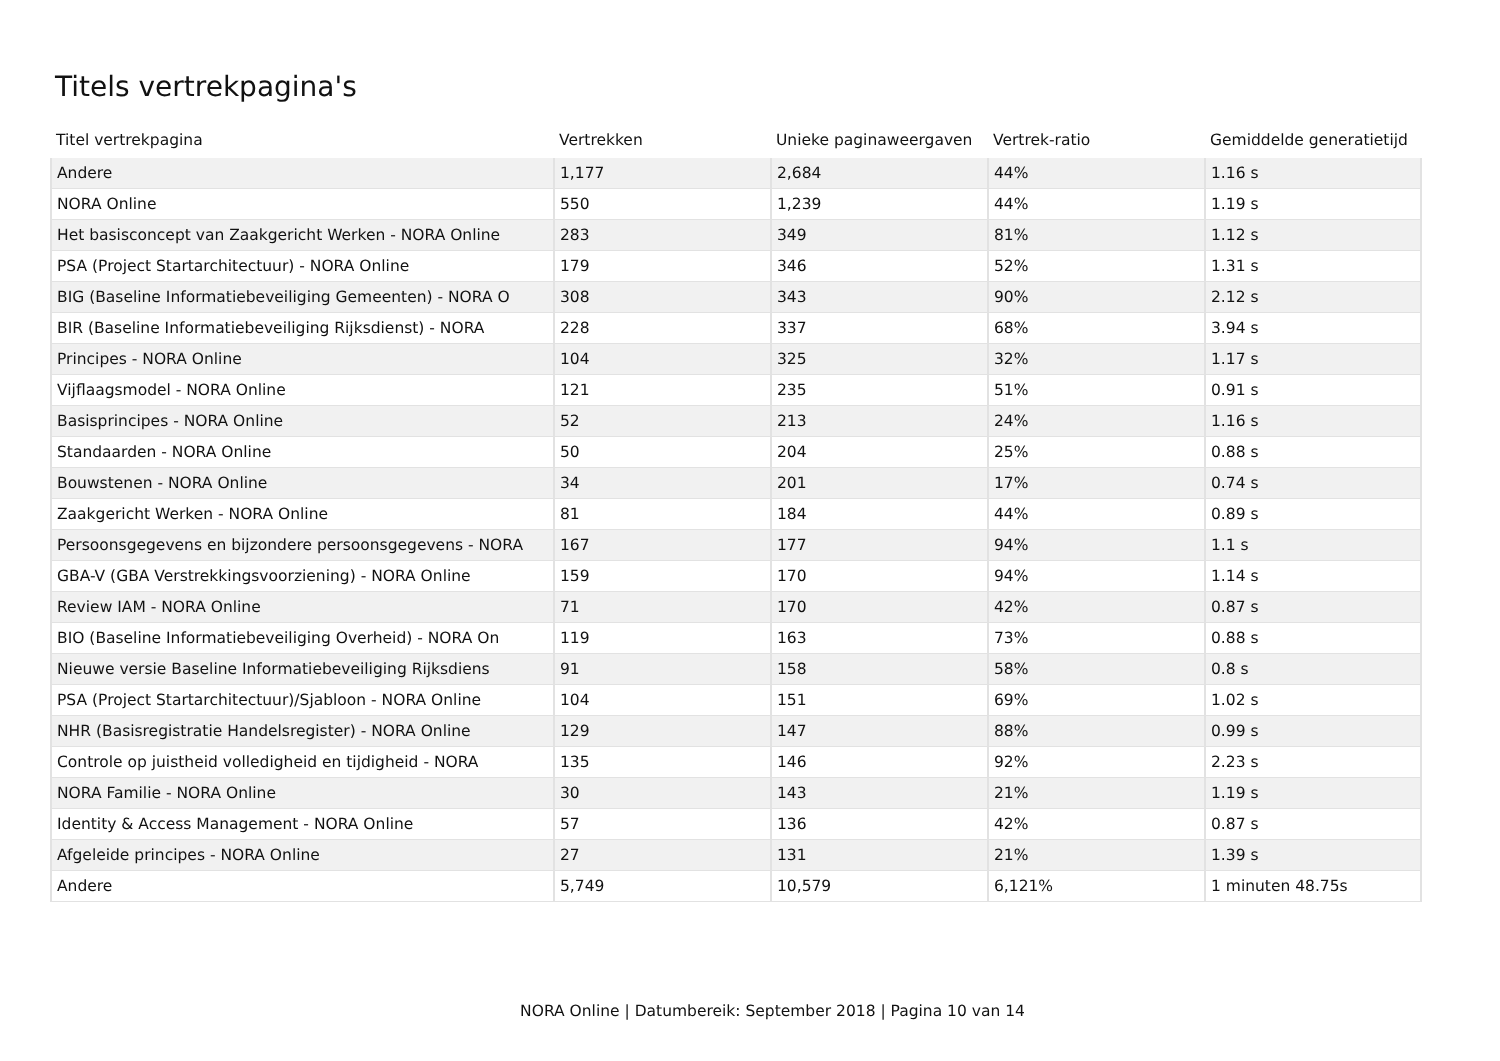Titels vertrekpagina's
| Titel vertrekpagina | Vertrekken | Unieke paginaweergaven | Vertrek-ratio | Gemiddelde generatietijd |
| --- | --- | --- | --- | --- |
| Andere | 1,177 | 2,684 | 44% | 1.16 s |
| NORA Online | 550 | 1,239 | 44% | 1.19 s |
| Het basisconcept van Zaakgericht Werken - NORA Online | 283 | 349 | 81% | 1.12 s |
| PSA (Project Startarchitectuur) - NORA Online | 179 | 346 | 52% | 1.31 s |
| BIG (Baseline Informatiebeveiliging Gemeenten) - NORA O | 308 | 343 | 90% | 2.12 s |
| BIR (Baseline Informatiebeveiliging Rijksdienst) - NORA | 228 | 337 | 68% | 3.94 s |
| Principes - NORA Online | 104 | 325 | 32% | 1.17 s |
| Vijflaagsmodel - NORA Online | 121 | 235 | 51% | 0.91 s |
| Basisprincipes - NORA Online | 52 | 213 | 24% | 1.16 s |
| Standaarden - NORA Online | 50 | 204 | 25% | 0.88 s |
| Bouwstenen - NORA Online | 34 | 201 | 17% | 0.74 s |
| Zaakgericht Werken - NORA Online | 81 | 184 | 44% | 0.89 s |
| Persoonsgegevens en bijzondere persoonsgegevens - NORA | 167 | 177 | 94% | 1.1 s |
| GBA-V (GBA Verstrekkingsvoorziening) - NORA Online | 159 | 170 | 94% | 1.14 s |
| Review IAM - NORA Online | 71 | 170 | 42% | 0.87 s |
| BIO (Baseline Informatiebeveiliging Overheid) - NORA On | 119 | 163 | 73% | 0.88 s |
| Nieuwe versie Baseline Informatiebeveiliging Rijksdiens | 91 | 158 | 58% | 0.8 s |
| PSA (Project Startarchitectuur)/Sjabloon - NORA Online | 104 | 151 | 69% | 1.02 s |
| NHR (Basisregistratie Handelsregister) - NORA Online | 129 | 147 | 88% | 0.99 s |
| Controle op juistheid volledigheid en tijdigheid - NORA | 135 | 146 | 92% | 2.23 s |
| NORA Familie - NORA Online | 30 | 143 | 21% | 1.19 s |
| Identity & Access Management - NORA Online | 57 | 136 | 42% | 0.87 s |
| Afgeleide principes - NORA Online | 27 | 131 | 21% | 1.39 s |
| Andere | 5,749 | 10,579 | 6,121% | 1 minuten 48.75s |
NORA Online | Datumbereik: September 2018 | Pagina 10 van 14